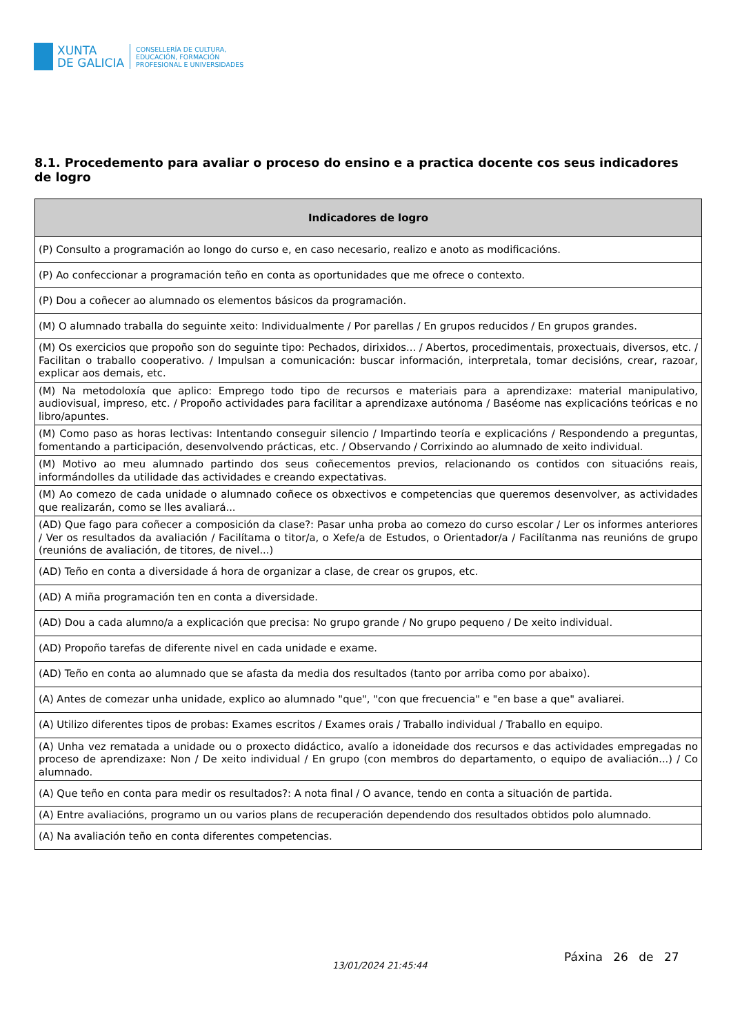XUNTA
DE GALICIA
CONSELLERÍA DE CULTURA,
EDUCACIÓN, FORMACIÓN
PROFESIONAL E UNIVERSIDADES
8.1. Procedemento para avaliar o proceso do ensino e a practica docente cos seus indicadores de logro
| Indicadores de logro |
| --- |
| (P) Consulto a programación ao longo do curso e, en caso necesario, realizo e anoto as modificacións. |
| (P) Ao confeccionar a programación teño en conta as oportunidades que me ofrece o contexto. |
| (P) Dou a coñecer ao alumnado os elementos básicos da programación. |
| (M) O alumnado traballa do seguinte xeito: Individualmente / Por parellas / En grupos reducidos / En grupos grandes. |
| (M) Os exercicios que propoño son do seguinte tipo: Pechados, dirixidos... / Abertos, procedimentais, proxectuais, diversos, etc. / Facilitan o traballo cooperativo. / Impulsan a comunicación: buscar información, interpretala, tomar decisións, crear, razoar, explicar aos demais, etc. |
| (M) Na metodoloxía que aplico: Emprego todo tipo de recursos e materiais para a aprendizaxe: material manipulativo, audiovisual, impreso, etc. / Propoño actividades para facilitar a aprendizaxe autónoma / Baséome nas explicacións teóricas e no libro/apuntes. |
| (M) Como paso as horas lectivas: Intentando conseguir silencio / Impartindo teoría e explicacións / Respondendo a preguntas, fomentando a participación, desenvolvendo prácticas, etc. / Observando / Corrixindo ao alumnado de xeito individual. |
| (M) Motivo ao meu alumnado partindo dos seus coñecementos previos, relacionando os contidos con situacións reais, informándolles da utilidade das actividades e creando expectativas. |
| (M) Ao comezo de cada unidade o alumnado coñece os obxectivos e competencias que queremos desenvolver, as actividades que realizarán, como se lles avaliará... |
| (AD) Que fago para coñecer a composición da clase?: Pasar unha proba ao comezo do curso escolar / Ler os informes anteriores / Ver os resultados da avaliación / Facilítama o titor/a, o Xefe/a de Estudos, o Orientador/a / Facilítanma nas reunións de grupo (reunións de avaliación, de titores, de nivel...) |
| (AD) Teño en conta a diversidade á hora de organizar a clase, de crear os grupos, etc. |
| (AD) A miña programación ten en conta a diversidade. |
| (AD) Dou a cada alumno/a a explicación que precisa: No grupo grande / No grupo pequeno / De xeito individual. |
| (AD) Propoño tarefas de diferente nivel en cada unidade e exame. |
| (AD) Teño en conta ao alumnado que se afasta da media dos resultados (tanto por arriba como por abaixo). |
| (A) Antes de comezar unha unidade, explico ao alumnado "que", "con que frecuencia" e "en base a que" avaliarei. |
| (A) Utilizo diferentes tipos de probas: Exames escritos / Exames orais / Traballo individual / Traballo en equipo. |
| (A) Unha vez rematada a unidade ou o proxecto didáctico, avalío a idoneidade dos recursos e das actividades empregadas no proceso de aprendizaxe: Non / De xeito individual / En grupo (con membros do departamento, o equipo de avaliación...) / Co alumnado. |
| (A) Que teño en conta para medir os resultados?: A nota final / O avance, tendo en conta a situación de partida. |
| (A) Entre avaliacións, programo un ou varios plans de recuperación dependendo dos resultados obtidos polo alumnado. |
| (A) Na avaliación teño en conta diferentes competencias. |
13/01/2024 21:45:44
Páxina 26 de 27